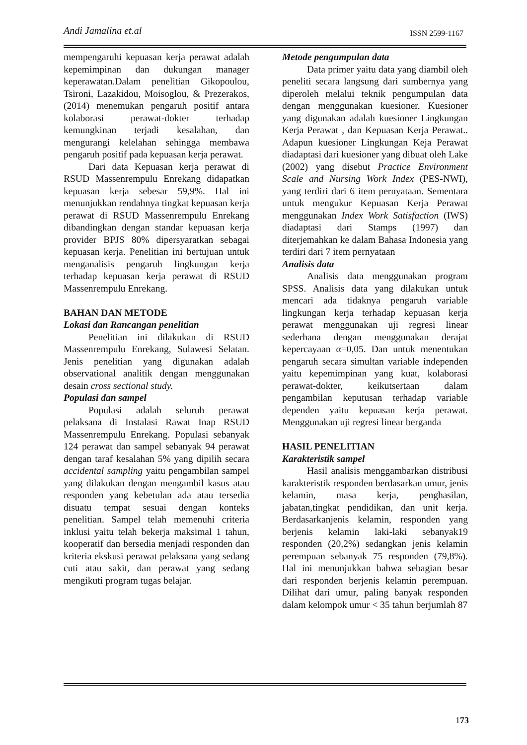Andi Jamalina et.al ISSN 2599-1167
mempengaruhi kepuasan kerja perawat adalah kepemimpinan dan dukungan manager keperawatan.Dalam penelitian Gikopoulou, Tsironi, Lazakidou, Moisoglou, & Prezerakos, (2014) menemukan pengaruh positif antara kolaborasi perawat-dokter terhadap kemungkinan terjadi kesalahan, dan mengurangi kelelahan sehingga membawa pengaruh positif pada kepuasan kerja perawat.
Dari data Kepuasan kerja perawat di RSUD Massenrempulu Enrekang didapatkan kepuasan kerja sebesar 59,9%. Hal ini menunjukkan rendahnya tingkat kepuasan kerja perawat di RSUD Massenrempulu Enrekang dibandingkan dengan standar kepuasan kerja provider BPJS 80% dipersyaratkan sebagai kepuasan kerja. Penelitian ini bertujuan untuk menganalisis pengaruh lingkungan kerja terhadap kepuasan kerja perawat di RSUD Massenrempulu Enrekang.
BAHAN DAN METODE
Lokasi dan Rancangan penelitian
Penelitian ini dilakukan di RSUD Massenrempulu Enrekang, Sulawesi Selatan. Jenis penelitian yang digunakan adalah observational analitik dengan menggunakan desain cross sectional study.
Populasi dan sampel
Populasi adalah seluruh perawat pelaksana di Instalasi Rawat Inap RSUD Massenrempulu Enrekang. Populasi sebanyak 124 perawat dan sampel sebanyak 94 perawat dengan taraf kesalahan 5% yang dipilih secara accidental sampling yaitu pengambilan sampel yang dilakukan dengan mengambil kasus atau responden yang kebetulan ada atau tersedia disuatu tempat sesuai dengan konteks penelitian. Sampel telah memenuhi criteria inklusi yaitu telah bekerja maksimal 1 tahun, kooperatif dan bersedia menjadi responden dan kriteria ekskusi perawat pelaksana yang sedang cuti atau sakit, dan perawat yang sedang mengikuti program tugas belajar.
Metode pengumpulan data
Data primer yaitu data yang diambil oleh peneliti secara langsung dari sumbernya yang diperoleh melalui teknik pengumpulan data dengan menggunakan kuesioner. Kuesioner yang digunakan adalah kuesioner Lingkungan Kerja Perawat , dan Kepuasan Kerja Perawat.. Adapun kuesioner Lingkungan Keja Perawat diadaptasi dari kuesioner yang dibuat oleh Lake (2002) yang disebut Practice Environment Scale and Nursing Work Index (PES-NWI), yang terdiri dari 6 item pernyataan. Sementara untuk mengukur Kepuasan Kerja Perawat menggunakan Index Work Satisfaction (IWS) diadaptasi dari Stamps (1997) dan diterjemahkan ke dalam Bahasa Indonesia yang terdiri dari 7 item pernyataan
Analisis data
Analisis data menggunakan program SPSS. Analisis data yang dilakukan untuk mencari ada tidaknya pengaruh variable lingkungan kerja terhadap kepuasan kerja perawat menggunakan uji regresi linear sederhana dengan menggunakan derajat kepercayaan α=0,05. Dan untuk menentukan pengaruh secara simultan variable independen yaitu kepemimpinan yang kuat, kolaborasi perawat-dokter, keikutsertaan dalam pengambilan keputusan terhadap variable dependen yaitu kepuasan kerja perawat. Menggunakan uji regresi linear berganda
HASIL PENELITIAN
Karakteristik sampel
Hasil analisis menggambarkan distribusi karakteristik responden berdasarkan umur, jenis kelamin, masa kerja, penghasilan, jabatan,tingkat pendidikan, dan unit kerja. Berdasarkanjenis kelamin, responden yang berjenis kelamin laki-laki sebanyak19 responden (20,2%) sedangkan jenis kelamin perempuan sebanyak 75 responden (79,8%). Hal ini menunjukkan bahwa sebagian besar dari responden berjenis kelamin perempuan. Dilihat dari umur, paling banyak responden dalam kelompok umur < 35 tahun berjumlah 87
173